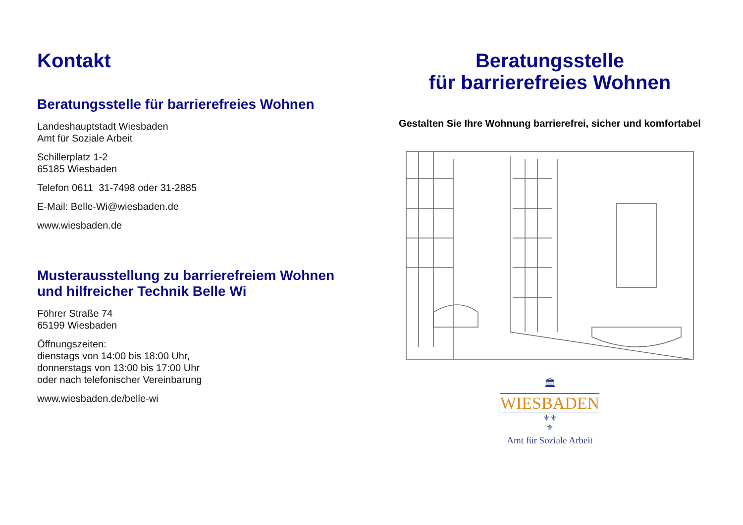Kontakt
Beratungsstelle für barrierefreies Wohnen
Landeshauptstadt Wiesbaden
Amt für Soziale Arbeit
Schillerplatz 1-2
65185 Wiesbaden
Telefon 0611 31-7498 oder 31-2885
E-Mail: Belle-Wi@wiesbaden.de
www.wiesbaden.de
Musterausstellung zu barrierefreiem Wohnen
und hilfreicher Technik Belle Wi
Föhrer Straße 74
65199 Wiesbaden
Öffnungszeiten:
dienstags von 14:00 bis 18:00 Uhr,
donnerstags von 13:00 bis 17:00 Uhr
oder nach telefonischer Vereinbarung
www.wiesbaden.de/belle-wi
Beratungsstelle
für barrierefreies Wohnen
Gestalten Sie Ihre Wohnung barrierefrei, sicher und komfortabel
🏛
WIESBADEN
⚜⚜
⚜
Amt für Soziale Arbeit